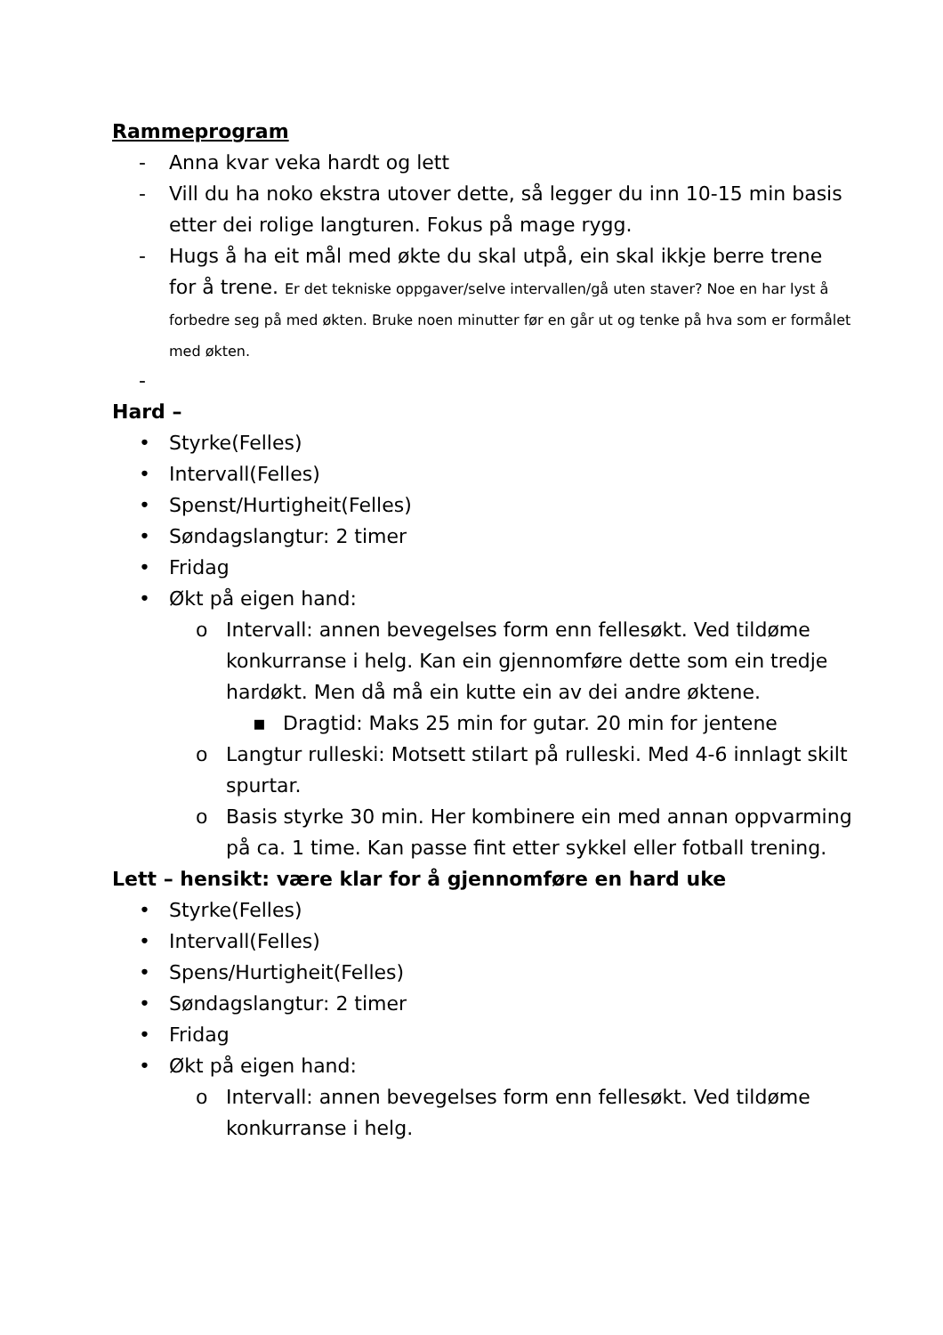Rammeprogram
- Anna kvar veka hardt og lett
- Vill du ha noko ekstra utover dette, så legger du inn 10-15 min basis etter dei rolige langturen. Fokus på mage rygg.
- Hugs å ha eit mål med økte du skal utpå, ein skal ikkje berre trene for å trene. Er det tekniske oppgaver/selve intervallen/gå uten staver? Noe en har lyst å forbedre seg på med økten. Bruke noen minutter før en går ut og tenke på hva som er formålet med økten.
-
Hard –
• Styrke(Felles)
• Intervall(Felles)
• Spenst/Hurtigheit(Felles)
• Søndagslangtur: 2 timer
• Fridag
• Økt på eigen hand:
o Intervall: annen bevegelses form enn fellesøkt. Ved tildøme konkurranse i helg. Kan ein gjennomføre dette som ein tredje hardøkt. Men då må ein kutte ein av dei andre øktene.
▪ Dragtid: Maks 25 min for gutar. 20 min for jentene
o Langtur rulleski: Motsett stilart på rulleski. Med 4-6 innlagt skilt spurtar.
o Basis styrke 30 min. Her kombinere ein med annan oppvarming på ca. 1 time. Kan passe fint etter sykkel eller fotball trening.
Lett – hensikt: være klar for å gjennomføre en hard uke
• Styrke(Felles)
• Intervall(Felles)
• Spens/Hurtigheit(Felles)
• Søndagslangtur: 2 timer
• Fridag
• Økt på eigen hand:
o Intervall: annen bevegelses form enn fellesøkt. Ved tildøme konkurranse i helg.